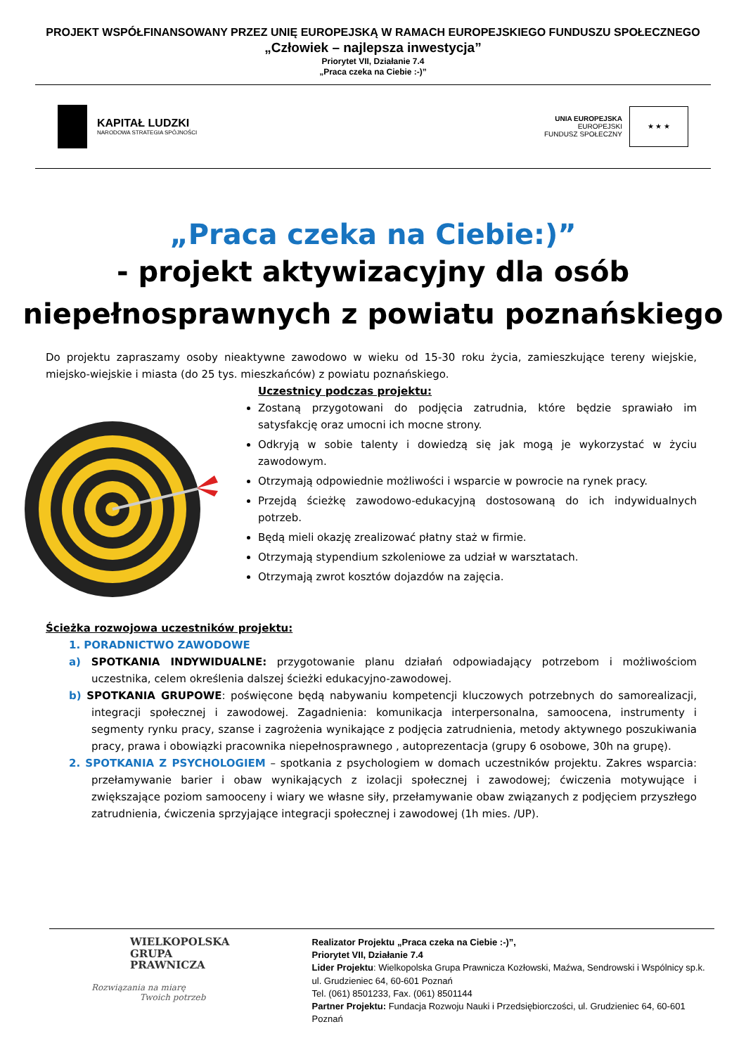PROJEKT WSPÓŁFINANSOWANY PRZEZ UNIĘ EUROPEJSKĄ W RAMACH EUROPEJSKIEGO FUNDUSZU SPOŁECZNEGO
„Człowiek – najlepsza inwestycja”
Priorytet VII, Działanie 7.4
„Praca czeka na Ciebie :-)”
KAPITAŁ LUDZKI
NARODOWA STRATEGIA SPÓJNOŚCI
UNIA EUROPEJSKA
EUROPEJSKI
FUNDUSZ SPOŁECZNY
★ ★ ★
„Praca czeka na Ciebie:)”
- projekt aktywizacyjny dla osób
niepełnosprawnych z powiatu poznańskiego
Do projektu zapraszamy osoby nieaktywne zawodowo w wieku od 15-30 roku życia, zamieszkujące tereny wiejskie, miejsko-wiejskie i miasta (do 25 tys. mieszkańców) z powiatu poznańskiego.
Uczestnicy podczas projektu:
Zostaną przygotowani do podjęcia zatrudnia, które będzie sprawiało im satysfakcję oraz umocni ich mocne strony.
Odkryją w sobie talenty i dowiedzą się jak mogą je wykorzystać w życiu zawodowym.
Otrzymają odpowiednie możliwości i wsparcie w powrocie na rynek pracy.
Przejdą ścieżkę zawodowo-edukacyjną dostosowaną do ich indywidualnych potrzeb.
Będą mieli okazję zrealizować płatny staż w firmie.
Otrzymają stypendium szkoleniowe za udział w warsztatach.
Otrzymają zwrot kosztów dojazdów na zajęcia.
Ścieżka rozwojowa uczestników projektu:
1. PORADNICTWO ZAWODOWE
a) SPOTKANIA INDYWIDUALNE: przygotowanie planu działań odpowiadający potrzebom i możliwościom uczestnika, celem określenia dalszej ścieżki edukacyjno-zawodowej.
b) SPOTKANIA GRUPOWE: poświęcone będą nabywaniu kompetencji kluczowych potrzebnych do samorealizacji, integracji społecznej i zawodowej. Zagadnienia: komunikacja interpersonalna, samoocena, instrumenty i segmenty rynku pracy, szanse i zagrożenia wynikające z podjęcia zatrudnienia, metody aktywnego poszukiwania pracy, prawa i obowiązki pracownika niepełnosprawnego , autoprezentacja (grupy 6 osobowe, 30h na grupę).
2. SPOTKANIA Z PSYCHOLOGIEM – spotkania z psychologiem w domach uczestników projektu. Zakres wsparcia: przełamywanie barier i obaw wynikających z izolacji społecznej i zawodowej; ćwiczenia motywujące i zwiększające poziom samooceny i wiary we własne siły, przełamywanie obaw związanych z podjęciem przyszłego zatrudnienia, ćwiczenia sprzyjające integracji społecznej i zawodowej (1h mies. /UP).
WIELKOPOLSKA
GRUPA
PRAWNICZA
Rozwiązania na miarę
Twoich potrzeb
Realizator Projektu „Praca czeka na Ciebie :-)”,
Priorytet VII, Działanie 7.4
Lider Projektu: Wielkopolska Grupa Prawnicza Kozłowski, Maźwa, Sendrowski i Wspólnicy sp.k.
ul. Grudzieniec 64, 60-601 Poznań
Tel. (061) 8501233, Fax. (061) 8501144
Partner Projektu: Fundacja Rozwoju Nauki i Przedsiębiorczości, ul. Grudzieniec 64, 60-601 Poznań